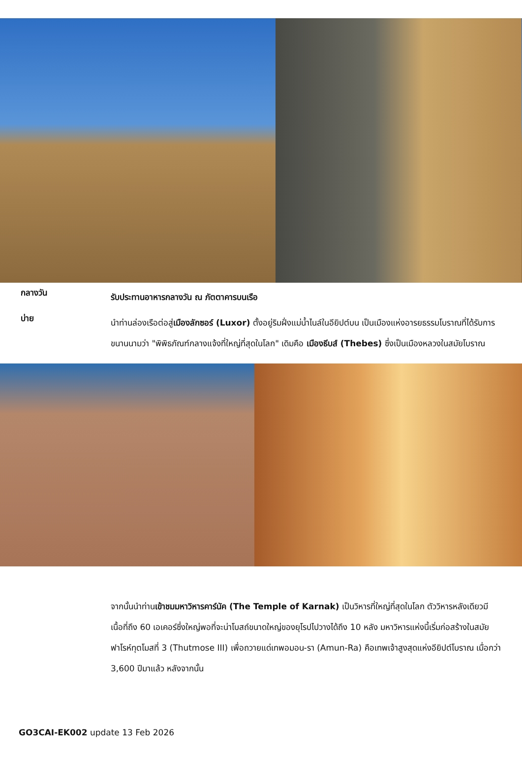กลางวัน
รับประทานอาหารกลางวัน ณ ภัตตาคารบนเรือ
บ่าย
นำท่านล่องเรือต่อสู่เมืองลักซอร์ (Luxor) ตั้งอยู่ริมฝั่งแม่น้ำไนล์ในอียิปต์บน เป็นเมืองแห่งอารยธรรมโบราณที่ได้รับการขนานนามว่า "พิพิธภัณฑ์กลางแจ้งที่ใหญ่ที่สุดในโลก" เดิมคือ เมืองธีบส์ (Thebes) ซึ่งเป็นเมืองหลวงในสมัยโบราณ
จากนั้นนำท่านเข้าชมมหาวิหารคาร์นัค (The Temple of Karnak) เป็นวิหารที่ใหญ่ที่สุดในโลก ตัววิหารหลังเดียวมีเนื้อที่ถึง 60 เอเคอร์ซึ่งใหญ่พอที่จะน่าโบสถ์ขนาดใหญ่ของยุโรปไปวางได้ถึง 10 หลัง มหาวิหารแห่งนี้เริ่มก่อสร้างในสมัยฟาโรห์ทุตโมสที่ 3 (Thutmose III) เพื่อถวายแด่เทพอมอน-รา (Amun-Ra) คือเทพเจ้าสูงสุดแห่งอียิปต์โบราณ เมื่อกว่า 3,600 ปีมาแล้ว หลังจากนั้น
GO3CAI-EK002 update 13 Feb 2026